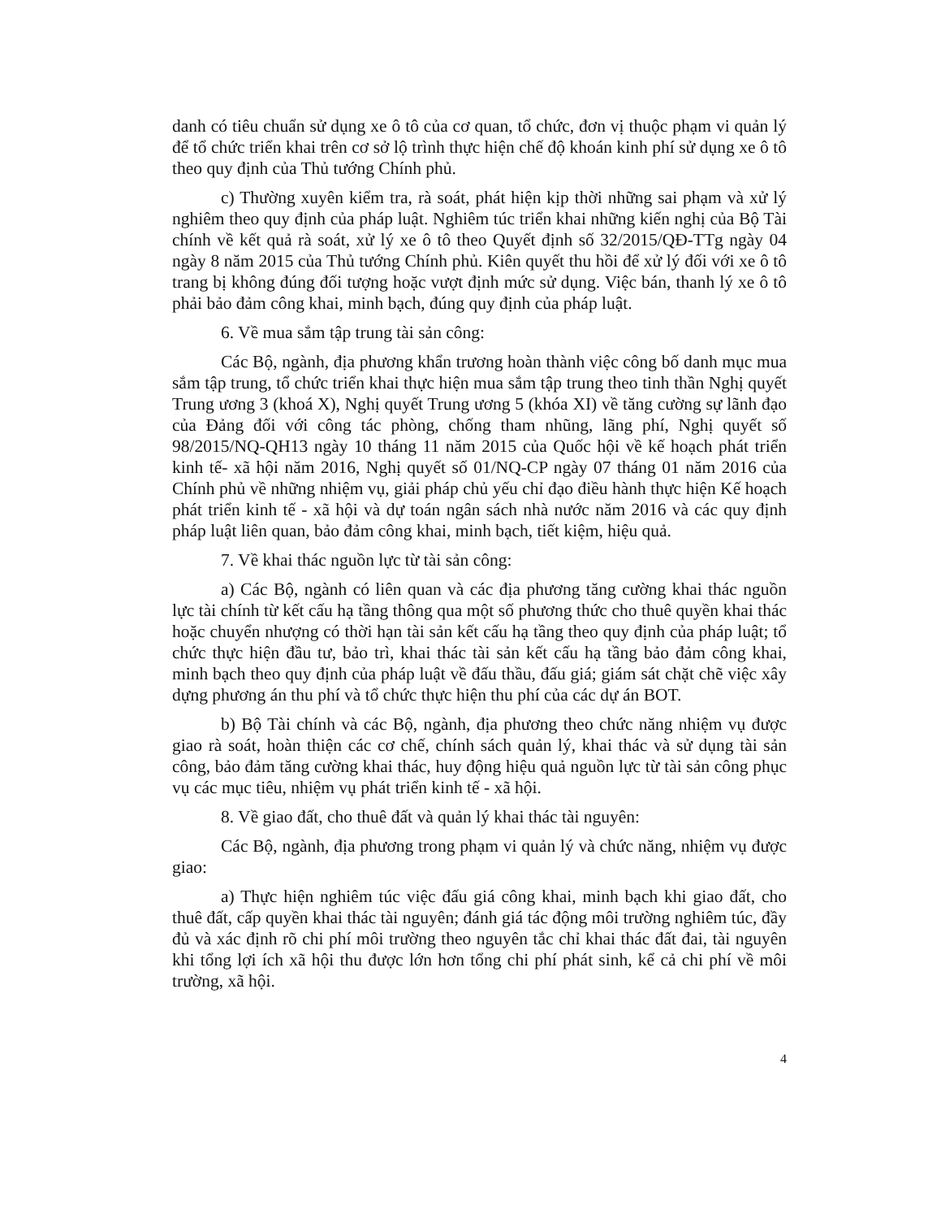danh có tiêu chuẩn sử dụng xe ô tô của cơ quan, tổ chức, đơn vị thuộc phạm vi quản lý để tổ chức triển khai trên cơ sở lộ trình thực hiện chế độ khoán kinh phí sử dụng xe ô tô theo quy định của Thủ tướng Chính phủ.
c) Thường xuyên kiểm tra, rà soát, phát hiện kịp thời những sai phạm và xử lý nghiêm theo quy định của pháp luật. Nghiêm túc triển khai những kiến nghị của Bộ Tài chính về kết quả rà soát, xử lý xe ô tô theo Quyết định số 32/2015/QĐ-TTg ngày 04 ngày 8 năm 2015 của Thủ tướng Chính phủ. Kiên quyết thu hồi để xử lý đối với xe ô tô trang bị không đúng đối tượng hoặc vượt định mức sử dụng. Việc bán, thanh lý xe ô tô phải bảo đảm công khai, minh bạch, đúng quy định của pháp luật.
6. Về mua sắm tập trung tài sản công:
Các Bộ, ngành, địa phương khẩn trương hoàn thành việc công bố danh mục mua sắm tập trung, tổ chức triển khai thực hiện mua sắm tập trung theo tinh thần Nghị quyết Trung ương 3 (khoá X), Nghị quyết Trung ương 5 (khóa XI) về tăng cường sự lãnh đạo của Đảng đối với công tác phòng, chống tham nhũng, lãng phí, Nghị quyết số 98/2015/NQ-QH13 ngày 10 tháng 11 năm 2015 của Quốc hội về kế hoạch phát triển kinh tế- xã hội năm 2016, Nghị quyết số 01/NQ-CP ngày 07 tháng 01 năm 2016 của Chính phủ về những nhiệm vụ, giải pháp chủ yếu chỉ đạo điều hành thực hiện Kế hoạch phát triển kinh tế - xã hội và dự toán ngân sách nhà nước năm 2016 và các quy định pháp luật liên quan, bảo đảm công khai, minh bạch, tiết kiệm, hiệu quả.
7. Về khai thác nguồn lực từ tài sản công:
a) Các Bộ, ngành có liên quan và các địa phương tăng cường khai thác nguồn lực tài chính từ kết cấu hạ tầng thông qua một số phương thức cho thuê quyền khai thác hoặc chuyển nhượng có thời hạn tài sản kết cấu hạ tầng theo quy định của pháp luật; tổ chức thực hiện đầu tư, bảo trì, khai thác tài sản kết cấu hạ tầng bảo đảm công khai, minh bạch theo quy định của pháp luật về đấu thầu, đấu giá; giám sát chặt chẽ việc xây dựng phương án thu phí và tổ chức thực hiện thu phí của các dự án BOT.
b) Bộ Tài chính và các Bộ, ngành, địa phương theo chức năng nhiệm vụ được giao rà soát, hoàn thiện các cơ chế, chính sách quản lý, khai thác và sử dụng tài sản công, bảo đảm tăng cường khai thác, huy động hiệu quả nguồn lực từ tài sản công phục vụ các mục tiêu, nhiệm vụ phát triển kinh tế - xã hội.
8. Về giao đất, cho thuê đất và quản lý khai thác tài nguyên:
Các Bộ, ngành, địa phương trong phạm vi quản lý và chức năng, nhiệm vụ được giao:
a) Thực hiện nghiêm túc việc đấu giá công khai, minh bạch khi giao đất, cho thuê đất, cấp quyền khai thác tài nguyên; đánh giá tác động môi trường nghiêm túc, đầy đủ và xác định rõ chi phí môi trường theo nguyên tắc chỉ khai thác đất đai, tài nguyên khi tổng lợi ích xã hội thu được lớn hơn tổng chi phí phát sinh, kể cả chi phí về môi trường, xã hội.
4